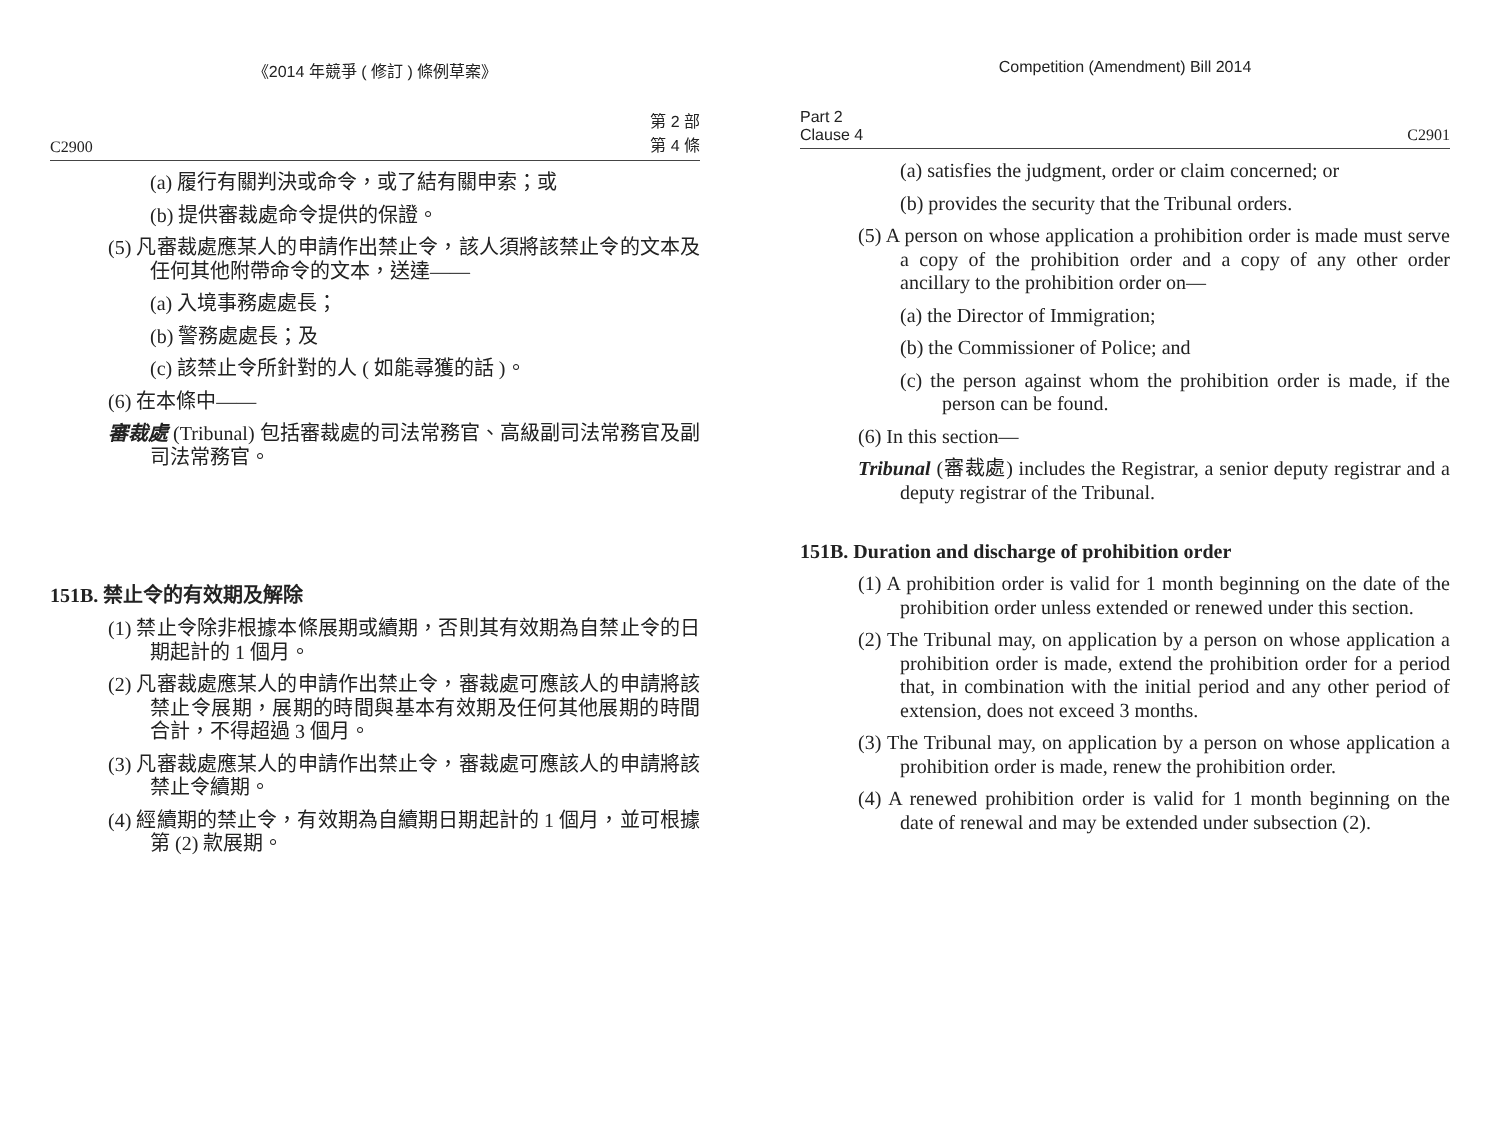《2014 年競爭 ( 修訂 ) 條例草案》
C2900 第 2 部
第 4 條
(a) 履行有關判決或命令，或了結有關申索；或
(b) 提供審裁處命令提供的保證。
(5) 凡審裁處應某人的申請作出禁止令，該人須將該禁止令的文本及任何其他附帶命令的文本，送達——
(a) 入境事務處處長；
(b) 警務處處長；及
(c) 該禁止令所針對的人 ( 如能尋獲的話 )。
(6) 在本條中——
審裁處 (Tribunal) 包括審裁處的司法常務官、高級副司法常務官及副司法常務官。
151B. 禁止令的有效期及解除
(1) 禁止令除非根據本條展期或續期，否則其有效期為自禁止令的日期起計的 1 個月。
(2) 凡審裁處應某人的申請作出禁止令，審裁處可應該人的申請將該禁止令展期，展期的時間與基本有效期及任何其他展期的時間合計，不得超過 3 個月。
(3) 凡審裁處應某人的申請作出禁止令，審裁處可應該人的申請將該禁止令續期。
(4) 經續期的禁止令，有效期為自續期日期起計的 1 個月，並可根據第 (2) 款展期。
Competition (Amendment) Bill 2014
Part 2
Clause 4 C2901
(a) satisfies the judgment, order or claim concerned; or
(b) provides the security that the Tribunal orders.
(5) A person on whose application a prohibition order is made must serve a copy of the prohibition order and a copy of any other order ancillary to the prohibition order on—
(a) the Director of Immigration;
(b) the Commissioner of Police; and
(c) the person against whom the prohibition order is made, if the person can be found.
(6) In this section—
Tribunal (審裁處) includes the Registrar, a senior deputy registrar and a deputy registrar of the Tribunal.
151B. Duration and discharge of prohibition order
(1) A prohibition order is valid for 1 month beginning on the date of the prohibition order unless extended or renewed under this section.
(2) The Tribunal may, on application by a person on whose application a prohibition order is made, extend the prohibition order for a period that, in combination with the initial period and any other period of extension, does not exceed 3 months.
(3) The Tribunal may, on application by a person on whose application a prohibition order is made, renew the prohibition order.
(4) A renewed prohibition order is valid for 1 month beginning on the date of renewal and may be extended under subsection (2).